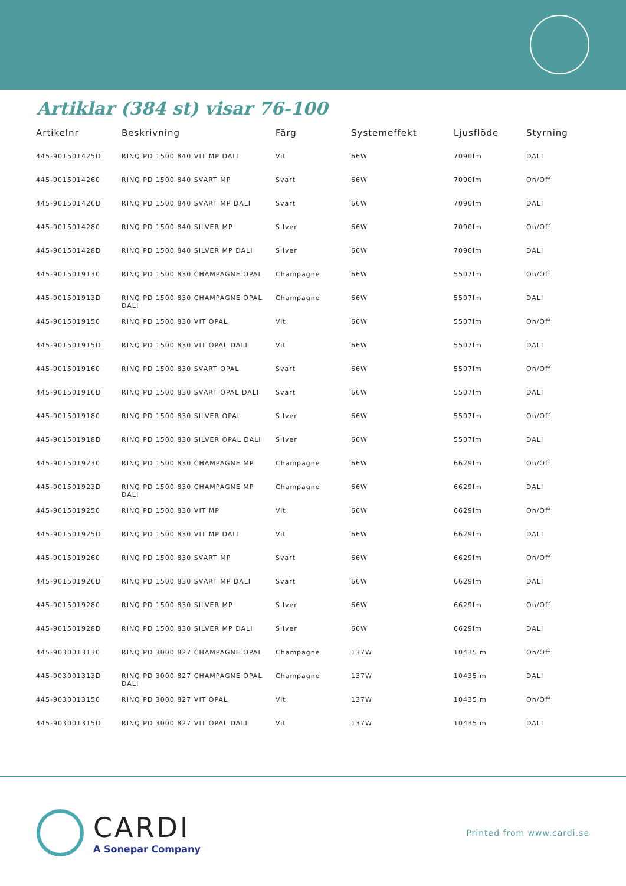Artiklar (384 st) visar 76-100
| Artikelnr | Beskrivning | Färg | Systemeffekt | Ljusflöde | Styrning |
| --- | --- | --- | --- | --- | --- |
| 445-901501425D | RINQ PD 1500 840 VIT MP DALI | Vit | 66W | 7090lm | DALI |
| 445-9015014260 | RINQ PD 1500 840 SVART MP | Svart | 66W | 7090lm | On/Off |
| 445-901501426D | RINQ PD 1500 840 SVART MP DALI | Svart | 66W | 7090lm | DALI |
| 445-9015014280 | RINQ PD 1500 840 SILVER MP | Silver | 66W | 7090lm | On/Off |
| 445-901501428D | RINQ PD 1500 840 SILVER MP DALI | Silver | 66W | 7090lm | DALI |
| 445-9015019130 | RINQ PD 1500 830 CHAMPAGNE OPAL | Champagne | 66W | 5507lm | On/Off |
| 445-901501913D | RINQ PD 1500 830 CHAMPAGNE OPAL DALI | Champagne | 66W | 5507lm | DALI |
| 445-9015019150 | RINQ PD 1500 830 VIT OPAL | Vit | 66W | 5507lm | On/Off |
| 445-901501915D | RINQ PD 1500 830 VIT OPAL DALI | Vit | 66W | 5507lm | DALI |
| 445-9015019160 | RINQ PD 1500 830 SVART OPAL | Svart | 66W | 5507lm | On/Off |
| 445-901501916D | RINQ PD 1500 830 SVART OPAL DALI | Svart | 66W | 5507lm | DALI |
| 445-9015019180 | RINQ PD 1500 830 SILVER OPAL | Silver | 66W | 5507lm | On/Off |
| 445-901501918D | RINQ PD 1500 830 SILVER OPAL DALI | Silver | 66W | 5507lm | DALI |
| 445-9015019230 | RINQ PD 1500 830 CHAMPAGNE MP | Champagne | 66W | 6629lm | On/Off |
| 445-901501923D | RINQ PD 1500 830 CHAMPAGNE MP DALI | Champagne | 66W | 6629lm | DALI |
| 445-9015019250 | RINQ PD 1500 830 VIT MP | Vit | 66W | 6629lm | On/Off |
| 445-901501925D | RINQ PD 1500 830 VIT MP DALI | Vit | 66W | 6629lm | DALI |
| 445-9015019260 | RINQ PD 1500 830 SVART MP | Svart | 66W | 6629lm | On/Off |
| 445-901501926D | RINQ PD 1500 830 SVART MP DALI | Svart | 66W | 6629lm | DALI |
| 445-9015019280 | RINQ PD 1500 830 SILVER MP | Silver | 66W | 6629lm | On/Off |
| 445-901501928D | RINQ PD 1500 830 SILVER MP DALI | Silver | 66W | 6629lm | DALI |
| 445-9030013130 | RINQ PD 3000 827 CHAMPAGNE OPAL | Champagne | 137W | 10435lm | On/Off |
| 445-903001313D | RINQ PD 3000 827 CHAMPAGNE OPAL DALI | Champagne | 137W | 10435lm | DALI |
| 445-9030013150 | RINQ PD 3000 827 VIT OPAL | Vit | 137W | 10435lm | On/Off |
| 445-903001315D | RINQ PD 3000 827 VIT OPAL DALI | Vit | 137W | 10435lm | DALI |
CARDI
A Sonepar Company
Printed from www.cardi.se